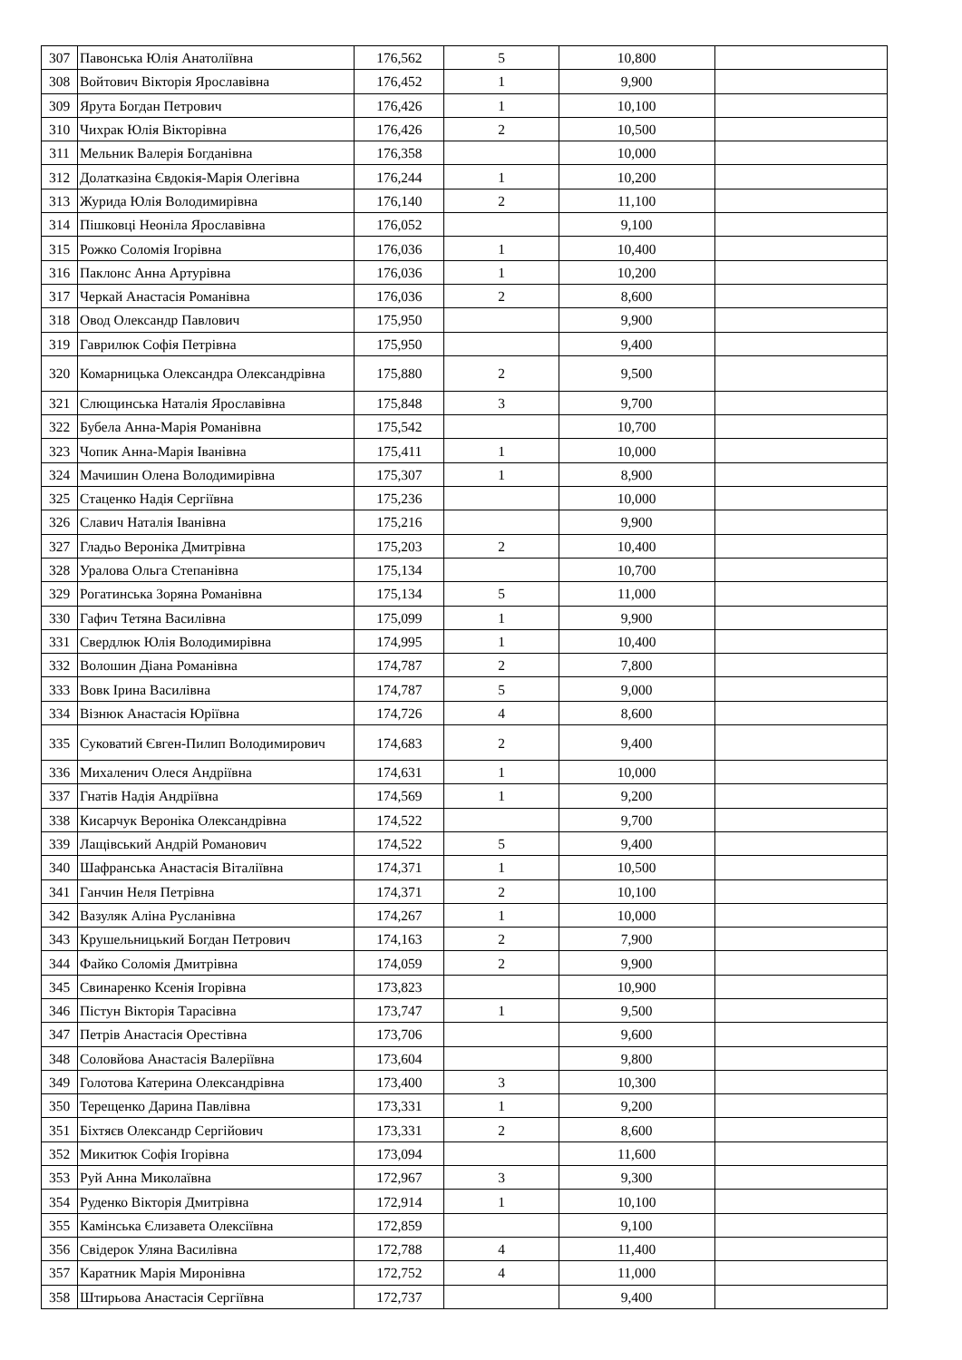| 307 | Павонська Юлія Анатоліївна | 176,562 | 5 | 10,800 | |
| 308 | Войтович Вікторія Ярославівна | 176,452 | 1 | 9,900 | |
| 309 | Ярута Богдан Петрович | 176,426 | 1 | 10,100 | |
| 310 | Чихрак Юлія Вікторівна | 176,426 | 2 | 10,500 | |
| 311 | Мельник Валерія Богданівна | 176,358 | | 10,000 | |
| 312 | Долатказіна Євдокія-Марія Олегівна | 176,244 | 1 | 10,200 | |
| 313 | Журида Юлія Володимирівна | 176,140 | 2 | 11,100 | |
| 314 | Пішковці Неоніла Ярославівна | 176,052 | | 9,100 | |
| 315 | Рожко Соломія Ігорівна | 176,036 | 1 | 10,400 | |
| 316 | Паклонс Анна Артурівна | 176,036 | 1 | 10,200 | |
| 317 | Черкай Анастасія Романівна | 176,036 | 2 | 8,600 | |
| 318 | Овод Олександр Павлович | 175,950 | | 9,900 | |
| 319 | Гаврилюк Софія Петрівна | 175,950 | | 9,400 | |
| 320 | Комарницька Олександра Олександрівна | 175,880 | 2 | 9,500 | |
| 321 | Слющинська Наталія Ярославівна | 175,848 | 3 | 9,700 | |
| 322 | Бубела Анна-Марія Романівна | 175,542 | | 10,700 | |
| 323 | Чопик Анна-Марія Іванівна | 175,411 | 1 | 10,000 | |
| 324 | Мачишин Олена Володимирівна | 175,307 | 1 | 8,900 | |
| 325 | Стаценко Надія Сергіївна | 175,236 | | 10,000 | |
| 326 | Славич Наталія Іванівна | 175,216 | | 9,900 | |
| 327 | Гладьо Вероніка Дмитрівна | 175,203 | 2 | 10,400 | |
| 328 | Уралова Ольга Степанівна | 175,134 | | 10,700 | |
| 329 | Рогатинська Зоряна Романівна | 175,134 | 5 | 11,000 | |
| 330 | Гафич Тетяна Василівна | 175,099 | 1 | 9,900 | |
| 331 | Свердлюк Юлія Володимирівна | 174,995 | 1 | 10,400 | |
| 332 | Волошин Діана Романівна | 174,787 | 2 | 7,800 | |
| 333 | Вовк Ірина Василівна | 174,787 | 5 | 9,000 | |
| 334 | Візнюк Анастасія Юріївна | 174,726 | 4 | 8,600 | |
| 335 | Суковатий Євген-Пилип Володимирович | 174,683 | 2 | 9,400 | |
| 336 | Михаленич Олеся Андріївна | 174,631 | 1 | 10,000 | |
| 337 | Гнатів Надія Андріївна | 174,569 | 1 | 9,200 | |
| 338 | Кисарчук Вероніка Олександрівна | 174,522 | | 9,700 | |
| 339 | Лащівський Андрій Романович | 174,522 | 5 | 9,400 | |
| 340 | Шафранська Анастасія Віталіївна | 174,371 | 1 | 10,500 | |
| 341 | Ганчин Неля Петрівна | 174,371 | 2 | 10,100 | |
| 342 | Вазуляк Аліна Русланівна | 174,267 | 1 | 10,000 | |
| 343 | Крушельницький Богдан Петрович | 174,163 | 2 | 7,900 | |
| 344 | Файко Соломія Дмитрівна | 174,059 | 2 | 9,900 | |
| 345 | Свинаренко Ксенія Ігорівна | 173,823 | | 10,900 | |
| 346 | Пістун Вікторія Тарасівна | 173,747 | 1 | 9,500 | |
| 347 | Петрів Анастасія Орестівна | 173,706 | | 9,600 | |
| 348 | Соловйова Анастасія Валеріївна | 173,604 | | 9,800 | |
| 349 | Голотова Катерина Олександрівна | 173,400 | 3 | 10,300 | |
| 350 | Терещенко Дарина Павлівна | 173,331 | 1 | 9,200 | |
| 351 | Біхтяєв Олександр Сергійович | 173,331 | 2 | 8,600 | |
| 352 | Микитюк Софія Ігорівна | 173,094 | | 11,600 | |
| 353 | Руй Анна Миколаївна | 172,967 | 3 | 9,300 | |
| 354 | Руденко Вікторія Дмитрівна | 172,914 | 1 | 10,100 | |
| 355 | Камінська Єлизавета Олексіївна | 172,859 | | 9,100 | |
| 356 | Свідерок Уляна Василівна | 172,788 | 4 | 11,400 | |
| 357 | Каратник Марія Миронівна | 172,752 | 4 | 11,000 | |
| 358 | Штирьова Анастасія Сергіївна | 172,737 | | 9,400 | |